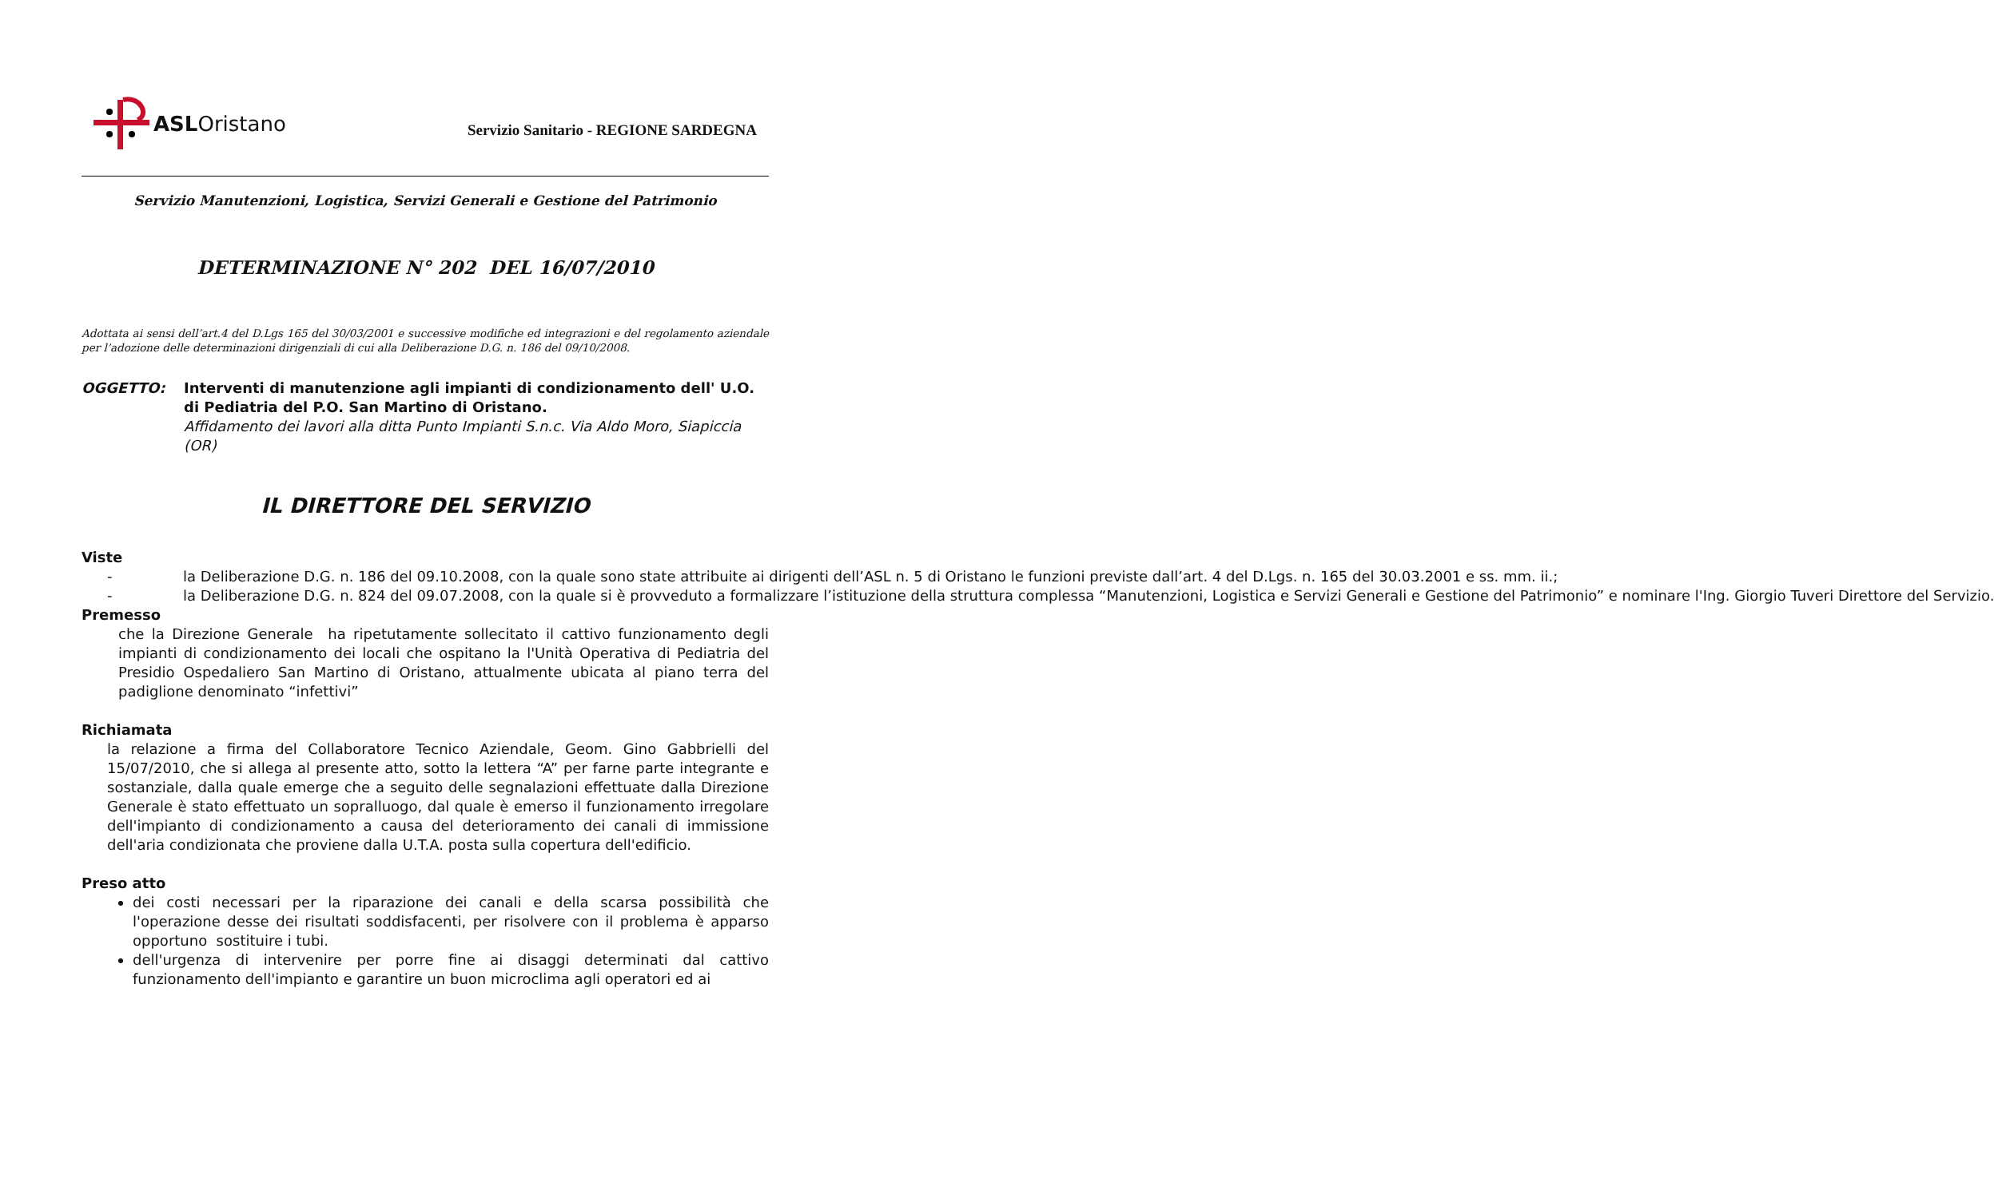ASL Oristano
Servizio Sanitario - REGIONE SARDEGNA
Servizio Manutenzioni, Logistica, Servizi Generali e Gestione del Patrimonio
DETERMINAZIONE N° 202 DEL 16/07/2010
Adottata ai sensi dell’art.4 del D.Lgs 165 del 30/03/2001 e successive modifiche ed integrazioni e del regolamento aziendale per l’adozione delle determinazioni dirigenziali di cui alla Deliberazione D.G. n. 186 del 09/10/2008.
OGGETTO: Interventi di manutenzione agli impianti di condizionamento dell' U.O. di Pediatria del P.O. San Martino di Oristano.
Affidamento dei lavori alla ditta Punto Impianti S.n.c. Via Aldo Moro, Siapiccia (OR)
IL DIRETTORE DEL SERVIZIO
Viste
- la Deliberazione D.G. n. 186 del 09.10.2008, con la quale sono state attribuite ai dirigenti dell’ASL n. 5 di Oristano le funzioni previste dall’art. 4 del D.Lgs. n. 165 del 30.03.2001 e ss. mm. ii.;
- la Deliberazione D.G. n. 824 del 09.07.2008, con la quale si è provveduto a formalizzare l’istituzione della struttura complessa “Manutenzioni, Logistica e Servizi Generali e Gestione del Patrimonio” e nominare l'Ing. Giorgio Tuveri Direttore del Servizio.
Premesso
che la Direzione Generale ha ripetutamente sollecitato il cattivo funzionamento degli impianti di condizionamento dei locali che ospitano la l'Unità Operativa di Pediatria del Presidio Ospedaliero San Martino di Oristano, attualmente ubicata al piano terra del padiglione denominato “infettivi”
Richiamata
la relazione a firma del Collaboratore Tecnico Aziendale, Geom. Gino Gabbrielli del 15/07/2010, che si allega al presente atto, sotto la lettera “A” per farne parte integrante e sostanziale, dalla quale emerge che a seguito delle segnalazioni effettuate dalla Direzione Generale è stato effettuato un sopralluogo, dal quale è emerso il funzionamento irregolare dell'impianto di condizionamento a causa del deterioramento dei canali di immissione dell'aria condizionata che proviene dalla U.T.A. posta sulla copertura dell'edificio.
Preso atto
dei costi necessari per la riparazione dei canali e della scarsa possibilità che l'operazione desse dei risultati soddisfacenti, per risolvere con il problema è apparso opportuno sostituire i tubi.
dell'urgenza di intervenire per porre fine ai disaggi determinati dal cattivo funzionamento dell'impianto e garantire un buon microclima agli operatori ed ai